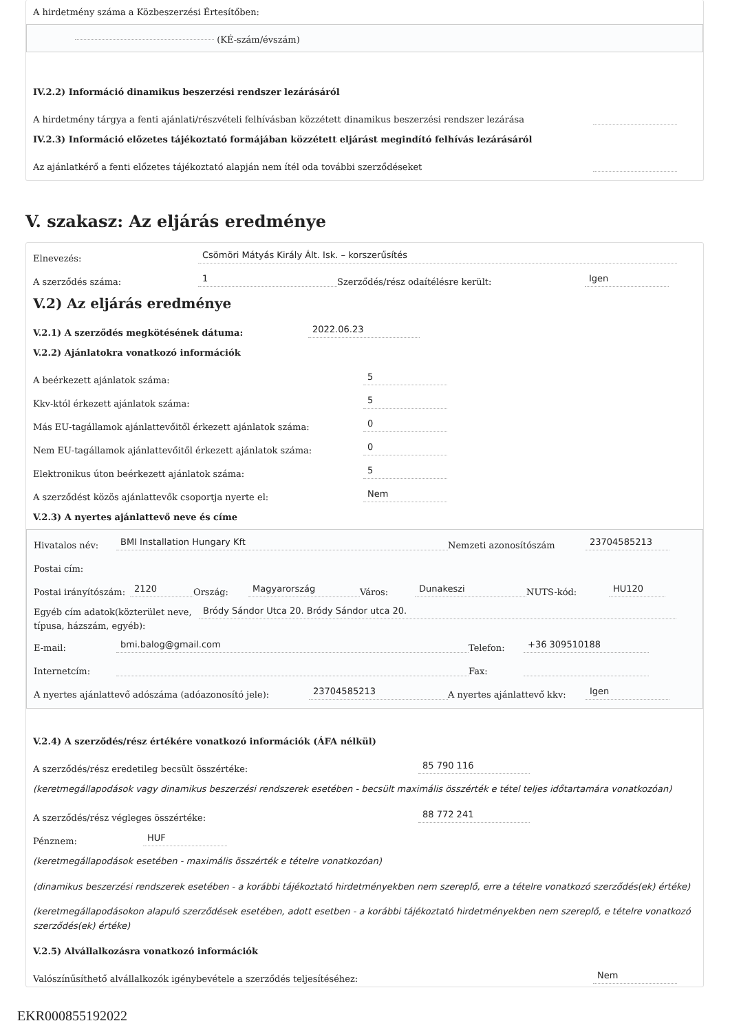A hirdetmény száma a Közbeszerzési Értesítőben:
(KÉ-szám/évszám)
IV.2.2) Információ dinamikus beszerzési rendszer lezárásáról
A hirdetmény tárgya a fenti ajánlati/részvételi felhívásban közzétett dinamikus beszerzési rendszer lezárása
IV.2.3) Információ előzetes tájékoztató formájában közzétett eljárást megindító felhívás lezárásáról
Az ajánlatkérő a fenti előzetes tájékoztató alapján nem ítél oda további szerződéseket
V. szakasz: Az eljárás eredménye
Elnevezés: Csömöri Mátyás Király Ált. Isk. – korszerűsítés
A szerződés száma: 1 Szerződés/rész odaítélésre került: Igen
V.2) Az eljárás eredménye
V.2.1) A szerződés megkötésének dátuma: 2022.06.23
V.2.2) Ajánlatokra vonatkozó információk
A beérkezett ajánlatok száma: 5
Kkv-któl érkezett ajánlatok száma: 5
Más EU-tagállamok ajánlattevőitől érkezett ajánlatok száma: 0
Nem EU-tagállamok ajánlattevőitől érkezett ajánlatok száma: 0
Elektronikus úton beérkezett ajánlatok száma: 5
A szerződést közös ajánlattevők csoportja nyerte el: Nem
V.2.3) A nyertes ajánlattevő neve és címe
Hivatalos név: BMI Installation Hungary Kft Nemzeti azonosítószám 23704585213
Postai cím:
Postai irányítószám: 2120 Ország: Magyarország Város: Dunakeszi NUTS-kód: HU120
Egyéb cím adatok(közterület neve, típusa, házszám, egyéb): Bródy Sándor Utca 20. Bródy Sándor utca 20.
E-mail: bmi.balog@gmail.com Telefon: +36 309510188
Internetcím: Fax:
A nyertes ajánlattevő adószáma (adóazonosító jele): 23704585213 A nyertes ajánlattevő kkv: Igen
V.2.4) A szerződés/rész értékére vonatkozó információk (ÁFA nélkül)
A szerződés/rész eredetileg becsült összértéke: 85 790 116
(keretmegállapodások vagy dinamikus beszerzési rendszerek esetében - becsült maximális összérték e tétel teljes időtartamára vonatkozóan)
A szerződés/rész végleges összértéke: 88 772 241
Pénznem: HUF
(keretmegállapodások esetében - maximális összérték e tételre vonatkozóan)
(dinamikus beszerzési rendszerek esetében - a korábbi tájékoztató hirdetményekben nem szereplő, erre a tételre vonatkozó szerződés(ek) értéke)
(keretmegállapodásokon alapuló szerződések esetében, adott esetben - a korábbi tájékoztató hirdetményekben nem szereplő, e tételre vonatkozó szerződés(ek) értéke)
V.2.5) Alvállalkozásra vonatkozó információk
Valószínűsíthető alvállalkozók igénybevétele a szerződés teljesítéséhez: Nem
EKR000855192022